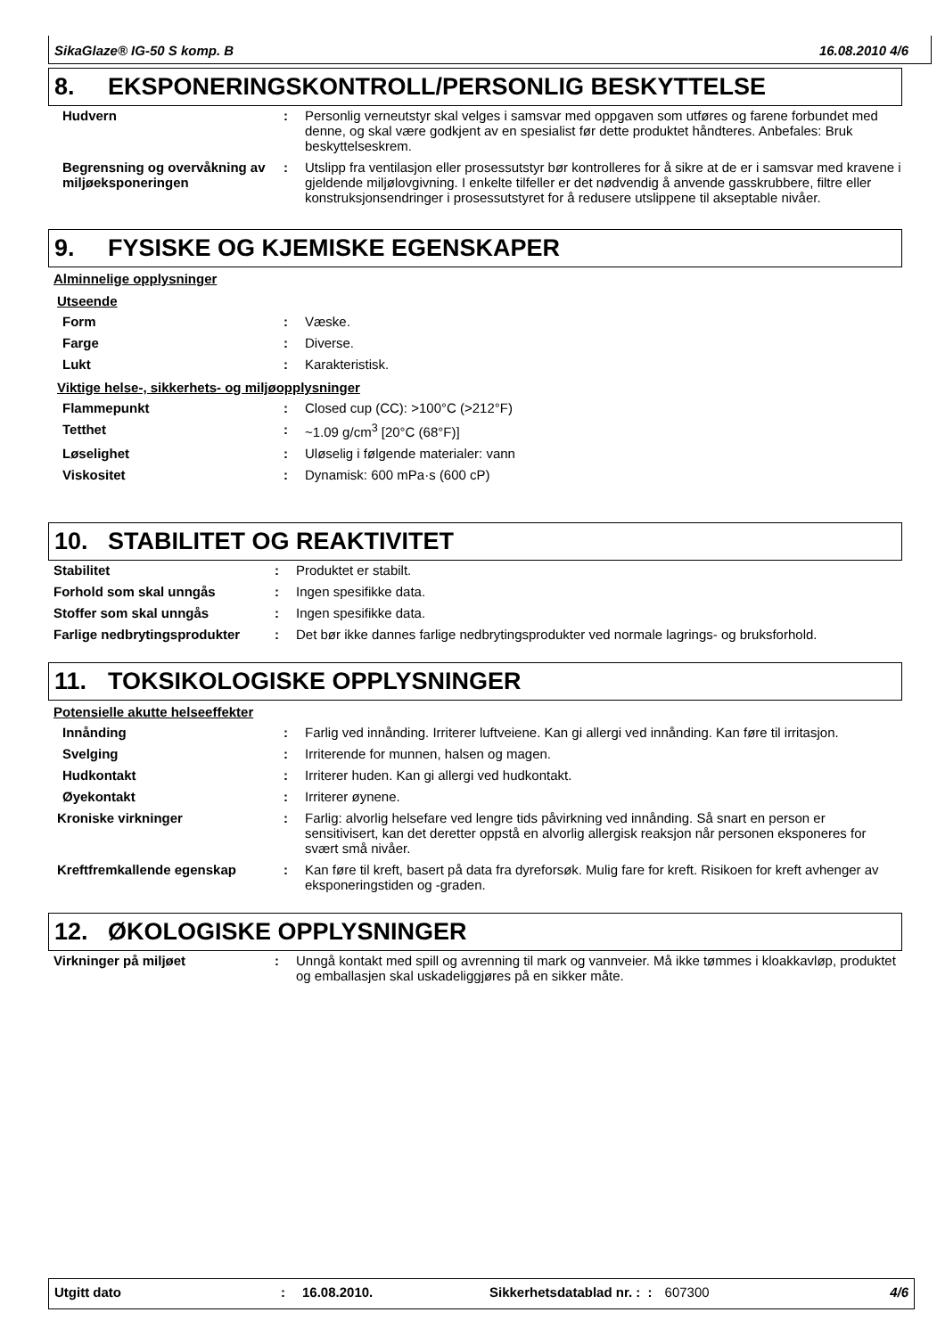SikaGlaze® IG-50 S komp. B 16.08.2010 4/6
8. EKSPONERINGSKONTROLL/PERSONLIG BESKYTTELSE
| Hudvern | : | Personlig verneutstyr skal velges i samsvar med oppgaven som utføres og farene forbundet med denne, og skal være godkjent av en spesialist før dette produktet håndteres. Anbefales: Bruk beskyttelseskrem. |
| Begrensning og overvåkning av miljøeksponeringen | : | Utslipp fra ventilasjon eller prosessutstyr bør kontrolleres for å sikre at de er i samsvar med kravene i gjeldende miljølovgivning. I enkelte tilfeller er det nødvendig å anvende gasskrubbere, filtre eller konstruksjonsendringer i prosessutstyret for å redusere utslippene til akseptable nivåer. |
9. FYSISKE OG KJEMISKE EGENSKAPER
Alminnelige opplysninger
Utseende
| Form | : | Væske. |
| Farge | : | Diverse. |
| Lukt | : | Karakteristisk. |
Viktige helse-, sikkerhets- og miljøopplysninger
| Flammepunkt | : | Closed cup (CC): >100°C (>212°F) |
| Tetthet | : | ~1.09 g/cm<sup>3</sup> [20°C (68°F)] |
| Løselighet | : | Uløselig i følgende materialer: vann |
| Viskositet | : | Dynamisk: 600 mPa·s (600 cP) |
10. STABILITET OG REAKTIVITET
| Stabilitet | : | Produktet er stabilt. |
| Forhold som skal unngås | : | Ingen spesifikke data. |
| Stoffer som skal unngås | : | Ingen spesifikke data. |
| Farlige nedbrytingsprodukter | : | Det bør ikke dannes farlige nedbrytingsprodukter ved normale lagrings- og bruksforhold. |
11. TOKSIKOLOGISKE OPPLYSNINGER
Potensielle akutte helseeffekter
| Innånding | : | Farlig ved innånding. Irriterer luftveiene. Kan gi allergi ved innånding. Kan føre til irritasjon. |
| Svelging | : | Irriterende for munnen, halsen og magen. |
| Hudkontakt | : | Irriterer huden. Kan gi allergi ved hudkontakt. |
| Øyekontakt | : | Irriterer øynene. |
| Kroniske virkninger | : | Farlig: alvorlig helsefare ved lengre tids påvirkning ved innånding. Så snart en person er sensitivisert, kan det deretter oppstå en alvorlig allergisk reaksjon når personen eksponeres for svært små nivåer. |
| Kreftfremkallende egenskap | : | Kan føre til kreft, basert på data fra dyreforsøk. Mulig fare for kreft. Risikoen for kreft avhenger av eksponeringstiden og -graden. |
12. ØKOLOGISKE OPPLYSNINGER
| Virkninger på miljøet | : | Unngå kontakt med spill og avrenning til mark og vannveier. Må ikke tømmes i kloakkavløp, produktet og emballasjen skal uskadeliggjøres på en sikker måte. |
Utgitt dato: 16.08.2010. Sikkerhetsdatablad nr. : : 607300 4/6